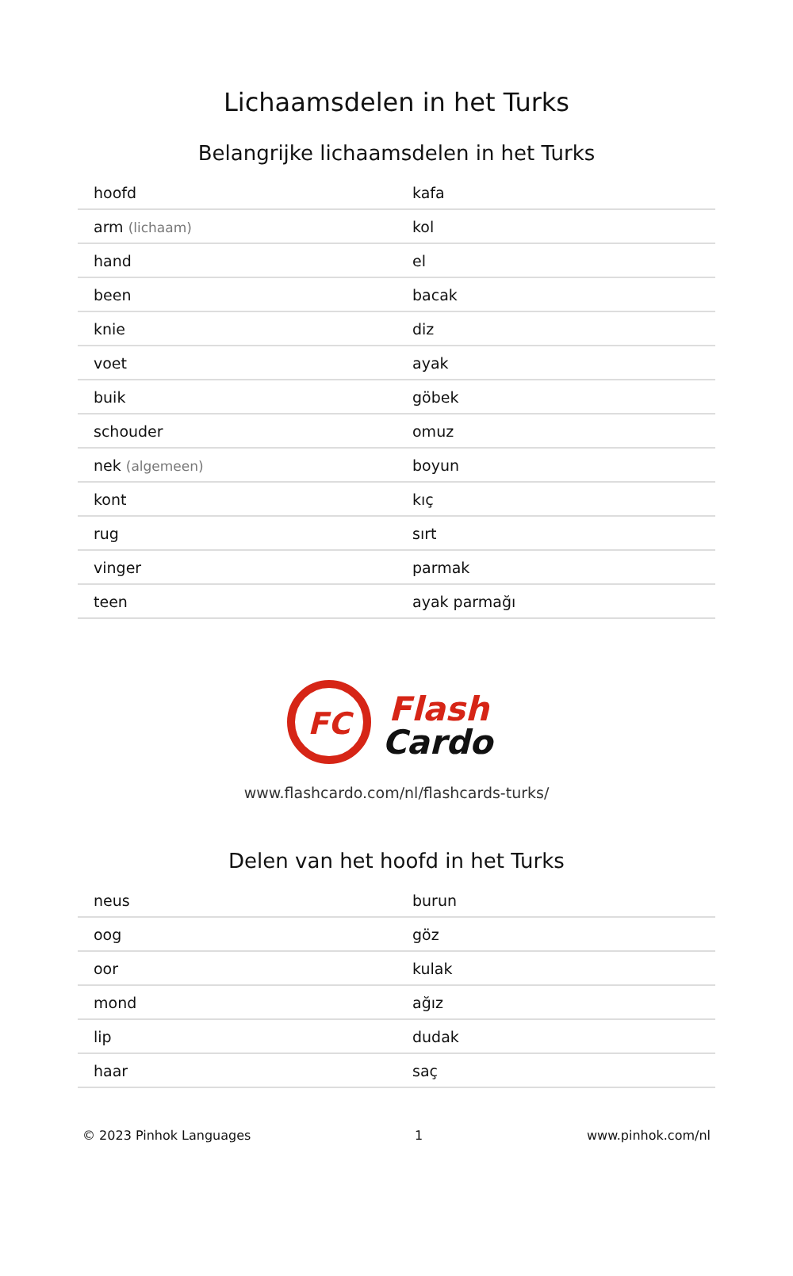Lichaamsdelen in het Turks
Belangrijke lichaamsdelen in het Turks
| hoofd | kafa |
| arm (lichaam) | kol |
| hand | el |
| been | bacak |
| knie | diz |
| voet | ayak |
| buik | göbek |
| schouder | omuz |
| nek (algemeen) | boyun |
| kont | kıç |
| rug | sırt |
| vinger | parmak |
| teen | ayak parmağı |
FC
Flash
Cardo
www.flashcardo.com/nl/flashcards-turks/
Delen van het hoofd in het Turks
| neus | burun |
| oog | göz |
| oor | kulak |
| mond | ağız |
| lip | dudak |
| haar | saç |
© 2023 Pinhok Languages 1 www.pinhok.com/nl